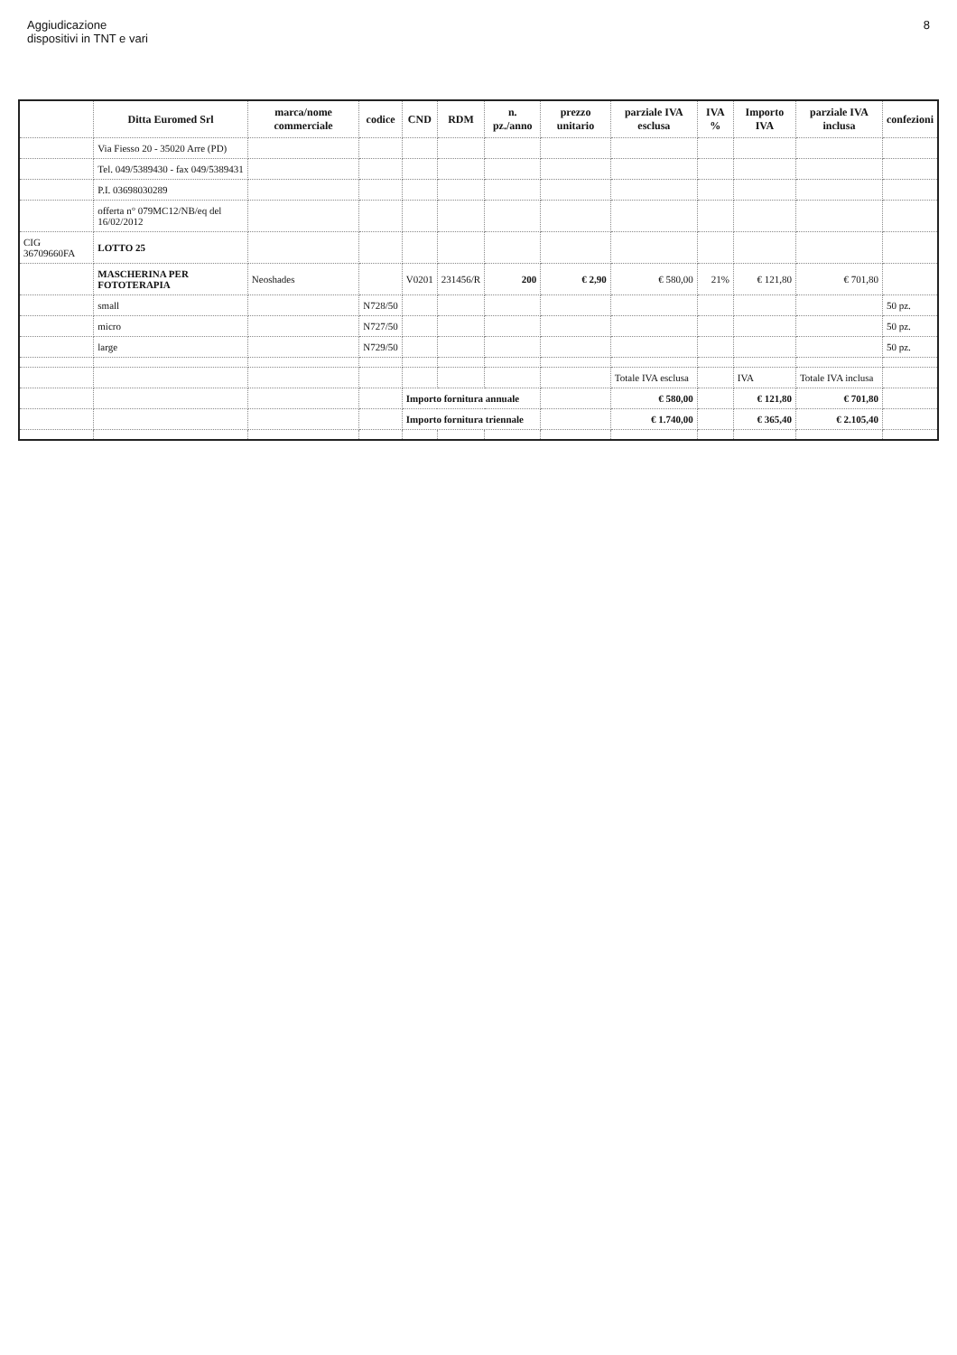Aggiudicazione
dispositivi in TNT e vari
8
| | Ditta Euromed Srl | marca/nome commerciale | codice | CND | RDM | n. pz./anno | prezzo unitario | parziale IVA esclusa | IVA % | Importo IVA | parziale IVA inclusa | confezioni |
| --- | --- | --- | --- | --- | --- | --- | --- | --- | --- | --- | --- | --- |
| | Via Fiesso 20 - 35020 Arre (PD) | | | | | | | | | | | |
| | Tel. 049/5389430 - fax 049/5389431 | | | | | | | | | | | |
| | P.I. 03698030289 | | | | | | | | | | | |
| | offerta n° 079MC12/NB/eq del 16/02/2012 | | | | | | | | | | | |
| CIG 36709660FA | LOTTO 25 | | | | | | | | | | | |
| | MASCHERINA PER FOTOTERAPIA | Neoshades | | V0201 | 231456/R | 200 | € 2,90 | € 580,00 | 21% | € 121,80 | € 701,80 | |
| | small | | N728/50 | | | | | | | | | 50 pz. |
| | micro | | N727/50 | | | | | | | | | 50 pz. |
| | large | | N729/50 | | | | | | | | | 50 pz. |
| | | | | | | | | Totale IVA esclusa | | IVA | Totale IVA inclusa | |
| | | | | Importo fornitura annuale | | | | € 580,00 | | € 121,80 | € 701,80 | |
| | | | | Importo fornitura triennale | | | | € 1.740,00 | | € 365,40 | € 2.105,40 | |